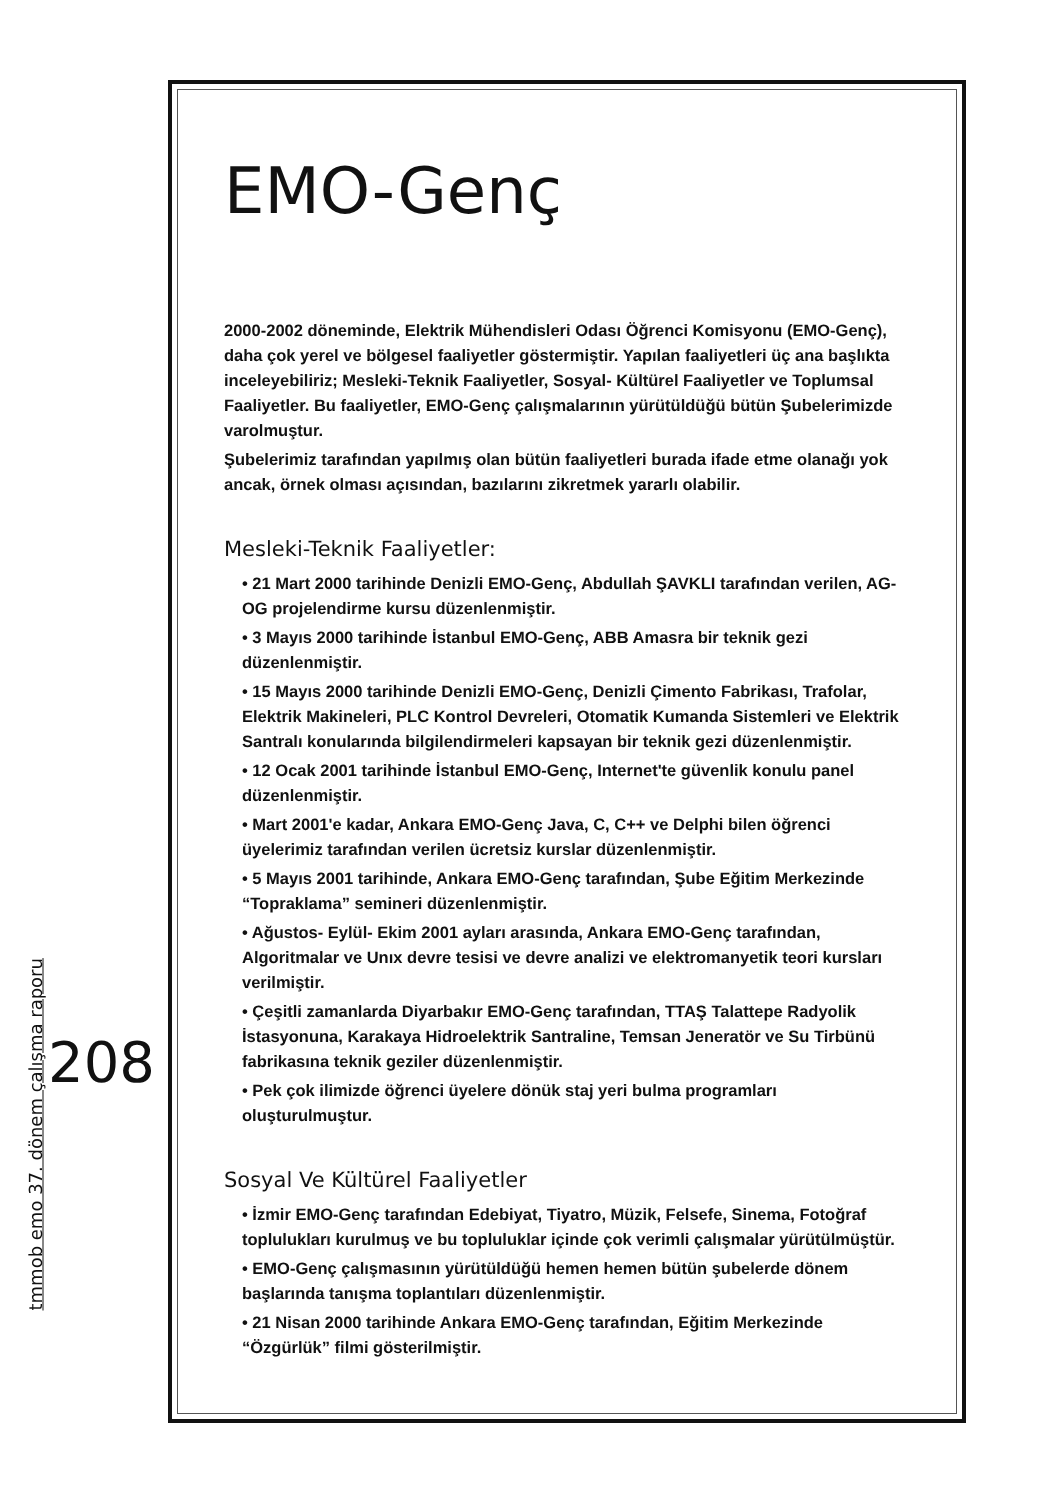208
tmmob emo 37. dönem çalışma raporu
EMO-Genç
2000-2002 döneminde, Elektrik Mühendisleri Odası Öğrenci Komisyonu (EMO-Genç), daha çok yerel ve bölgesel faaliyetler göstermiştir. Yapılan faaliyetleri üç ana başlıkta inceleyebiliriz; Mesleki-Teknik Faaliyetler, Sosyal- Kültürel Faaliyetler ve Toplumsal Faaliyetler. Bu faaliyetler, EMO-Genç çalışmalarının yürütüldüğü bütün Şubelerimizde varolmuştur.
Şubelerimiz tarafından yapılmış olan bütün faaliyetleri burada ifade etme olanağı yok ancak, örnek olması açısından, bazılarını zikretmek yararlı olabilir.
Mesleki-Teknik Faaliyetler:
• 21 Mart 2000 tarihinde Denizli EMO-Genç, Abdullah ŞAVKLI tarafından verilen, AG-OG projelendirme kursu düzenlenmiştir.
• 3 Mayıs 2000 tarihinde İstanbul EMO-Genç, ABB Amasra bir teknik gezi düzenlenmiştir.
• 15 Mayıs 2000 tarihinde Denizli EMO-Genç, Denizli Çimento Fabrikası, Trafolar, Elektrik Makineleri, PLC Kontrol Devreleri, Otomatik Kumanda Sistemleri ve Elektrik Santralı konularında bilgilendirmeleri kapsayan bir teknik gezi düzenlenmiştir.
• 12 Ocak 2001 tarihinde İstanbul EMO-Genç, Internet'te güvenlik konulu panel düzenlenmiştir.
• Mart 2001'e kadar, Ankara EMO-Genç Java, C, C++ ve Delphi bilen öğrenci üyelerimiz tarafından verilen ücretsiz kurslar düzenlenmiştir.
• 5 Mayıs 2001 tarihinde, Ankara EMO-Genç tarafından, Şube Eğitim Merkezinde “Topraklama” semineri düzenlenmiştir.
• Ağustos- Eylül- Ekim 2001 ayları arasında, Ankara EMO-Genç tarafından, Algoritmalar ve Unıx devre tesisi ve devre analizi ve elektromanyetik teori kursları verilmiştir.
• Çeşitli zamanlarda Diyarbakır EMO-Genç tarafından, TTAŞ Talattepe Radyolik İstasyonuna, Karakaya Hidroelektrik Santraline, Temsan Jeneratör ve Su Tirbünü fabrikasına teknik geziler düzenlenmiştir.
• Pek çok ilimizde öğrenci üyelere dönük staj yeri bulma programları oluşturulmuştur.
Sosyal Ve Kültürel Faaliyetler
• İzmir EMO-Genç tarafından Edebiyat, Tiyatro, Müzik, Felsefe, Sinema, Fotoğraf toplulukları kurulmuş ve bu topluluklar içinde çok verimli çalışmalar yürütülmüştür.
• EMO-Genç çalışmasının yürütüldüğü hemen hemen bütün şubelerde dönem başlarında tanışma toplantıları düzenlenmiştir.
• 21 Nisan 2000 tarihinde Ankara EMO-Genç tarafından, Eğitim Merkezinde “Özgürlük” filmi gösterilmiştir.